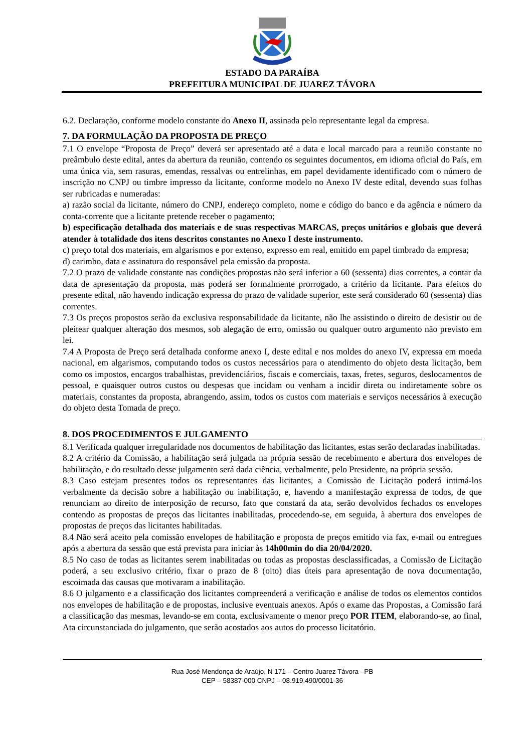ESTADO DA PARAÍBA
PREFEITURA MUNICIPAL DE JUAREZ TÁVORA
6.2. Declaração, conforme modelo constante do Anexo II, assinada pelo representante legal da empresa.
7. DA FORMULAÇÃO DA PROPOSTA DE PREÇO
7.1 O envelope “Proposta de Preço” deverá ser apresentado até a data e local marcado para a reunião constante no preâmbulo deste edital, antes da abertura da reunião, contendo os seguintes documentos, em idioma oficial do País, em uma única via, sem rasuras, emendas, ressalvas ou entrelinhas, em papel devidamente identificado com o número de inscrição no CNPJ ou timbre impresso da licitante, conforme modelo no Anexo IV deste edital, devendo suas folhas ser rubricadas e numeradas:
a) razão social da licitante, número do CNPJ, endereço completo, nome e código do banco e da agência e número da conta-corrente que a licitante pretende receber o pagamento;
b) especificação detalhada dos materiais e de suas respectivas MARCAS, preços unitários e globais que deverá atender à totalidade dos itens descritos constantes no Anexo I deste instrumento.
c) preço total dos materiais, em algarismos e por extenso, expresso em real, emitido em papel timbrado da empresa;
d) carimbo, data e assinatura do responsável pela emissão da proposta.
7.2 O prazo de validade constante nas condições propostas não será inferior a 60 (sessenta) dias correntes, a contar da data de apresentação da proposta, mas poderá ser formalmente prorrogado, a critério da licitante. Para efeitos do presente edital, não havendo indicação expressa do prazo de validade superior, este será considerado 60 (sessenta) dias correntes.
7.3 Os preços propostos serão da exclusiva responsabilidade da licitante, não lhe assistindo o direito de desistir ou de pleitear qualquer alteração dos mesmos, sob alegação de erro, omissão ou qualquer outro argumento não previsto em lei.
7.4 A Proposta de Preço será detalhada conforme anexo I, deste edital e nos moldes do anexo IV, expressa em moeda nacional, em algarismos, computando todos os custos necessários para o atendimento do objeto desta licitação, bem como os impostos, encargos trabalhistas, previdenciários, fiscais e comerciais, taxas, fretes, seguros, deslocamentos de pessoal, e quaisquer outros custos ou despesas que incidam ou venham a incidir direta ou indiretamente sobre os materiais, constantes da proposta, abrangendo, assim, todos os custos com materiais e serviços necessários à execução do objeto desta Tomada de preço.
8. DOS PROCEDIMENTOS E JULGAMENTO
8.1 Verificada qualquer irregularidade nos documentos de habilitação das licitantes, estas serão declaradas inabilitadas.
8.2 A critério da Comissão, a habilitação será julgada na própria sessão de recebimento e abertura dos envelopes de habilitação, e do resultado desse julgamento será dada ciência, verbalmente, pelo Presidente, na própria sessão.
8.3 Caso estejam presentes todos os representantes das licitantes, a Comissão de Licitação poderá intimá-los verbalmente da decisão sobre a habilitação ou inabilitação, e, havendo a manifestação expressa de todos, de que renunciam ao direito de interposição de recurso, fato que constará da ata, serão devolvidos fechados os envelopes contendo as propostas de preços das licitantes inabilitadas, procedendo-se, em seguida, à abertura dos envelopes de propostas de preços das licitantes habilitadas.
8.4 Não será aceito pela comissão envelopes de habilitação e proposta de preços emitido via fax, e-mail ou entregues após a abertura da sessão que está prevista para iniciar às 14h00min do dia 20/04/2020.
8.5 No caso de todas as licitantes serem inabilitadas ou todas as propostas desclassificadas, a Comissão de Licitação poderá, a seu exclusivo critério, fixar o prazo de 8 (oito) dias úteis para apresentação de nova documentação, escoimada das causas que motivaram a inabilitação.
8.6 O julgamento e a classificação dos licitantes compreenderá a verificação e análise de todos os elementos contidos nos envelopes de habilitação e de propostas, inclusive eventuais anexos. Após o exame das Propostas, a Comissão fará a classificação das mesmas, levando-se em conta, exclusivamente o menor preço POR ITEM, elaborando-se, ao final, Ata circunstanciada do julgamento, que serão acostados aos autos do processo licitatório.
Rua José Mendonça de Araújo, N 171 – Centro Juarez Távora –PB
CEP – 58387-000 CNPJ – 08.919.490/0001-36